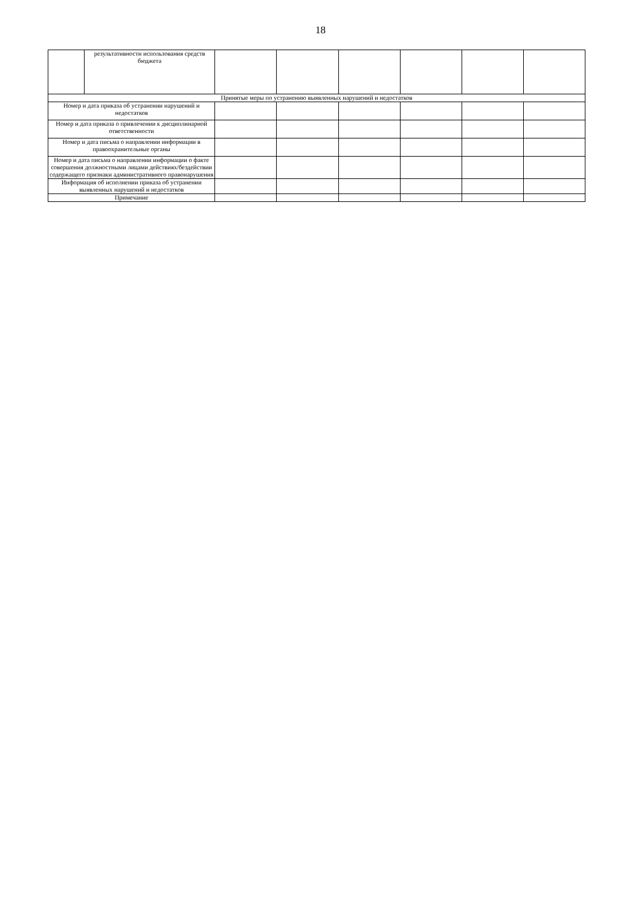18
| | результативности использования средств бюджета | | | | | | |
| Принятые меры по устранению выявленных нарушений и недостатков | | | | | | | |
| Номер и дата приказа об устранении нарушений и недостатков | | | | | | | |
| Номер и дата приказа о привлечении к дисциплинарной ответственности | | | | | | | |
| Номер и дата письма о направлении информации в правоохранительные органы | | | | | | | |
| Номер и дата письма о направлении информации о факте совершения должностными лицами действиях/бездействии содержащего признаки административного правонарушения | | | | | | | |
| Информация об исполнении приказа об устранении выявленных нарушений и недостатков | | | | | | | |
| Примечание | | | | | | | |